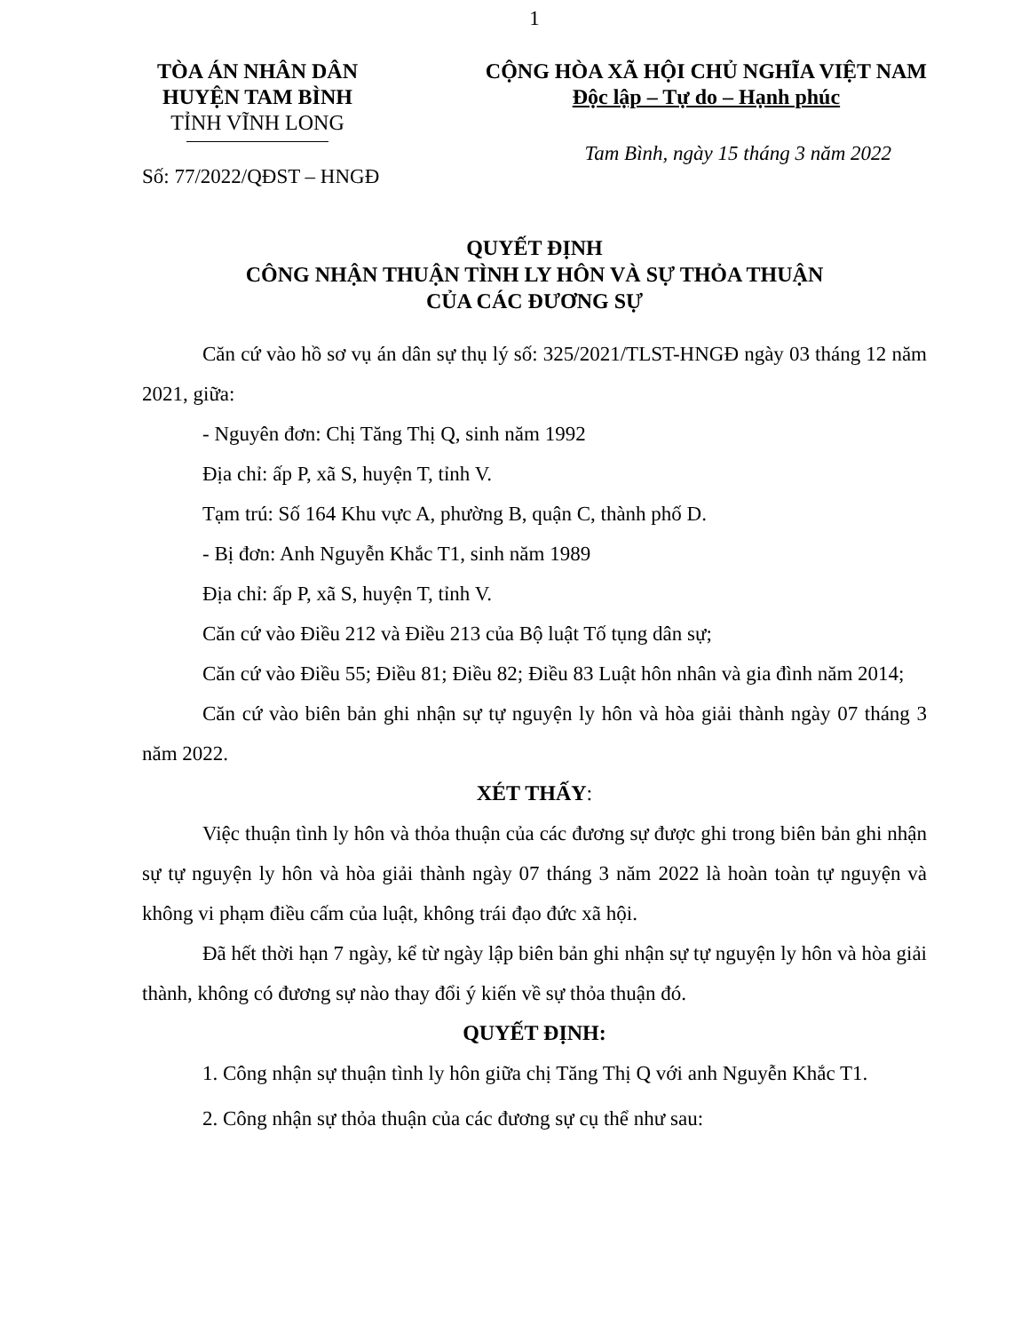1
TÒA ÁN NHÂN DÂN
HUYỆN TAM BÌNH
TỈNH VĨNH LONG
CỘNG HÒA XÃ HỘI CHỦ NGHĨA VIỆT NAM
Độc lập – Tự do – Hạnh phúc
Tam Bình, ngày 15 tháng 3 năm 2022
Số: 77/2022/QĐST – HNGĐ
QUYẾT ĐỊNH
CÔNG NHẬN THUẬN TÌNH LY HÔN VÀ SỰ THỎA THUẬN
CỦA CÁC ĐƯƠNG SỰ
Căn cứ vào hồ sơ vụ án dân sự thụ lý số: 325/2021/TLST-HNGĐ ngày 03 tháng 12 năm 2021, giữa:
- Nguyên đơn: Chị Tăng Thị Q, sinh năm 1992
Địa chỉ: ấp P, xã S, huyện T, tỉnh V.
Tạm trú: Số 164 Khu vực A, phường B, quận C, thành phố D.
- Bị đơn: Anh Nguyễn Khắc T1, sinh năm 1989
Địa chỉ: ấp P, xã S, huyện T, tỉnh V.
Căn cứ vào Điều 212 và Điều 213 của Bộ luật Tố tụng dân sự;
Căn cứ vào Điều 55; Điều 81; Điều 82; Điều 83 Luật hôn nhân và gia đình năm 2014;
Căn cứ vào biên bản ghi nhận sự tự nguyện ly hôn và hòa giải thành ngày 07 tháng 3 năm 2022.
XÉT THẤY:
Việc thuận tình ly hôn và thỏa thuận của các đương sự được ghi trong biên bản ghi nhận sự tự nguyện ly hôn và hòa giải thành ngày 07 tháng 3 năm 2022 là hoàn toàn tự nguyện và không vi phạm điều cấm của luật, không trái đạo đức xã hội.
Đã hết thời hạn 7 ngày, kể từ ngày lập biên bản ghi nhận sự tự nguyện ly hôn và hòa giải thành, không có đương sự nào thay đổi ý kiến về sự thỏa thuận đó.
QUYẾT ĐỊNH:
1. Công nhận sự thuận tình ly hôn giữa chị Tăng Thị Q với anh Nguyễn Khắc T1.
2. Công nhận sự thỏa thuận của các đương sự cụ thể như sau: